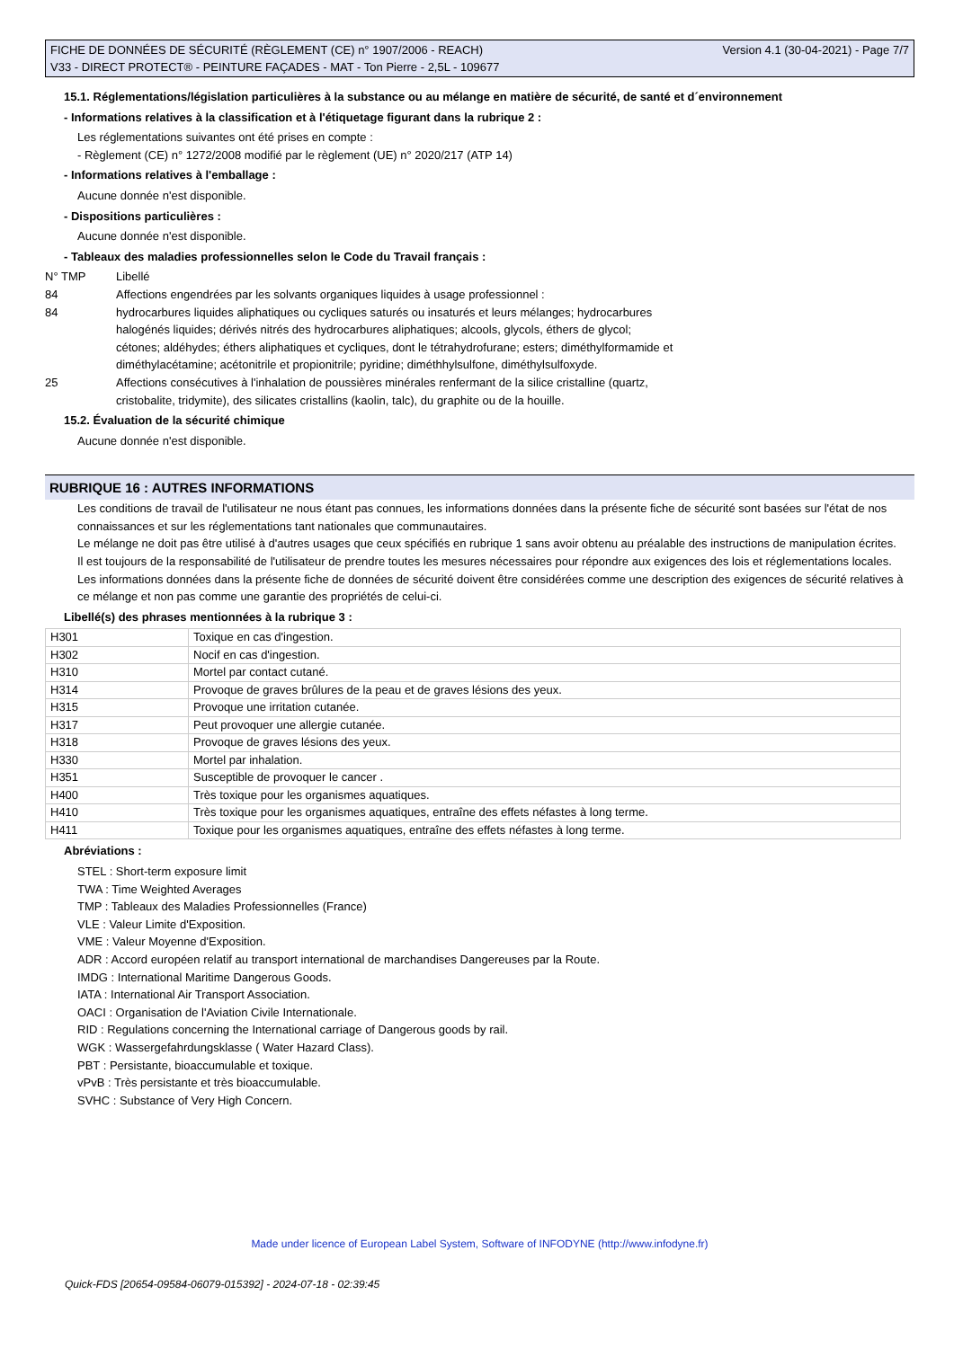FICHE DE DONNÉES DE SÉCURITÉ (RÈGLEMENT (CE) n° 1907/2006 - REACH)
V33 - DIRECT PROTECT® - PEINTURE FAÇADES - MAT - Ton Pierre - 2,5L - 109677
Version 4.1 (30-04-2021) - Page 7/7
15.1. Réglementations/législation particulières à la substance ou au mélange en matière de sécurité, de santé et d´environnement
- Informations relatives à la classification et à l'étiquetage figurant dans la rubrique 2 :
Les réglementations suivantes ont été prises en compte :
- Règlement (CE) n° 1272/2008 modifié par le règlement (UE) n° 2020/217 (ATP 14)
- Informations relatives à l'emballage :
Aucune donnée n'est disponible.
- Dispositions particulières :
Aucune donnée n'est disponible.
- Tableaux des maladies professionnelles selon le Code du Travail français :
N° TMP Libellé
84 Affections engendrées par les solvants organiques liquides à usage professionnel :
84 hydrocarbures liquides aliphatiques ou cycliques saturés ou insaturés et leurs mélanges; hydrocarbures
halogénés liquides; dérivés nitrés des hydrocarbures aliphatiques; alcools, glycols, éthers de glycol;
cétones; aldéhydes; éthers aliphatiques et cycliques, dont le tétrahydrofurane; esters; diméthylformamide et
diméthylacétamine; acétonitrile et propionitrile; pyridine; diméthhylsulfone, diméthylsulfoxyde.
25 Affections consécutives à l'inhalation de poussières minérales renfermant de la silice cristalline (quartz,
cristobalite, tridymite), des silicates cristallins (kaolin, talc), du graphite ou de la houille.
15.2. Évaluation de la sécurité chimique
Aucune donnée n'est disponible.
RUBRIQUE 16 : AUTRES INFORMATIONS
Les conditions de travail de l'utilisateur ne nous étant pas connues, les informations données dans la présente fiche de sécurité sont basées sur l'état de nos connaissances et sur les réglementations tant nationales que communautaires.
Le mélange ne doit pas être utilisé à d'autres usages que ceux spécifiés en rubrique 1 sans avoir obtenu au préalable des instructions de manipulation écrites.
Il est toujours de la responsabilité de l'utilisateur de prendre toutes les mesures nécessaires pour répondre aux exigences des lois et réglementations locales.
Les informations données dans la présente fiche de données de sécurité doivent être considérées comme une description des exigences de sécurité relatives à ce mélange et non pas comme une garantie des propriétés de celui-ci.
Libellé(s) des phrases mentionnées à la rubrique 3 :
| H301 | Toxique en cas d'ingestion. |
| H302 | Nocif en cas d'ingestion. |
| H310 | Mortel par contact cutané. |
| H314 | Provoque de graves brûlures de la peau et de graves lésions des yeux. |
| H315 | Provoque une irritation cutanée. |
| H317 | Peut provoquer une allergie cutanée. |
| H318 | Provoque de graves lésions des yeux. |
| H330 | Mortel par inhalation. |
| H351 | Susceptible de provoquer le cancer . |
| H400 | Très toxique pour les organismes aquatiques. |
| H410 | Très toxique pour les organismes aquatiques, entraîne des effets néfastes à long terme. |
| H411 | Toxique pour les organismes aquatiques, entraîne des effets néfastes à long terme. |
Abréviations :
STEL : Short-term exposure limit
TWA : Time Weighted Averages
TMP : Tableaux des Maladies Professionnelles (France)
VLE : Valeur Limite d'Exposition.
VME : Valeur Moyenne d'Exposition.
ADR : Accord européen relatif au transport international de marchandises Dangereuses par la Route.
IMDG : International Maritime Dangerous Goods.
IATA : International Air Transport Association.
OACI : Organisation de l'Aviation Civile Internationale.
RID : Regulations concerning the International carriage of Dangerous goods by rail.
WGK : Wassergefahrdungsklasse ( Water Hazard Class).
PBT : Persistante, bioaccumulable et toxique.
vPvB : Très persistante et très bioaccumulable.
SVHC : Substance of Very High Concern.
Made under licence of European Label System, Software of INFODYNE (http://www.infodyne.fr)
Quick-FDS [20654-09584-06079-015392] - 2024-07-18 - 02:39:45